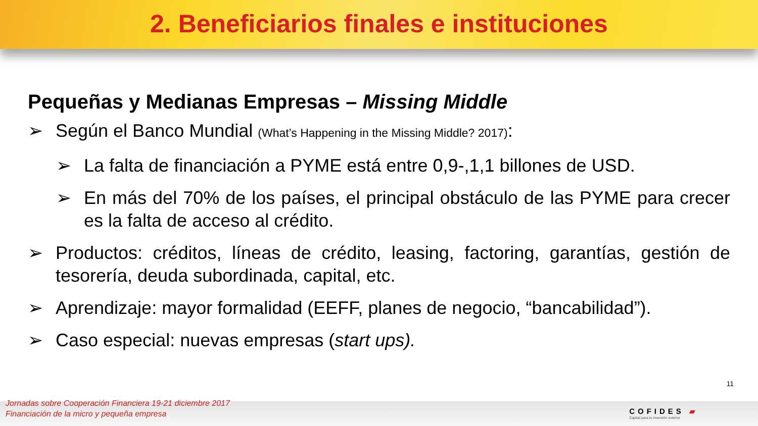2. Beneficiarios finales e instituciones
Pequeñas y Medianas Empresas – Missing Middle
➢ Según el Banco Mundial (What’s Happening in the Missing Middle? 2017):
➢ La falta de financiación a PYME está entre 0,9-,1,1 billones de USD.
➢ En más del 70% de los países, el principal obstáculo de las PYME para crecer es la falta de acceso al crédito.
➢ Productos: créditos, líneas de crédito, leasing, factoring, garantías, gestión de tesorería, deuda subordinada, capital, etc.
➢ Aprendizaje: mayor formalidad (EEFF, planes de negocio, “bancabilidad”).
➢ Caso especial: nuevas empresas (start ups).
11
Jornadas sobre Cooperación Financiera 19-21 diciembre 2017
Financiación de la micro y pequeña empresa
COFIDES ▰
Capital para tu inversión exterior